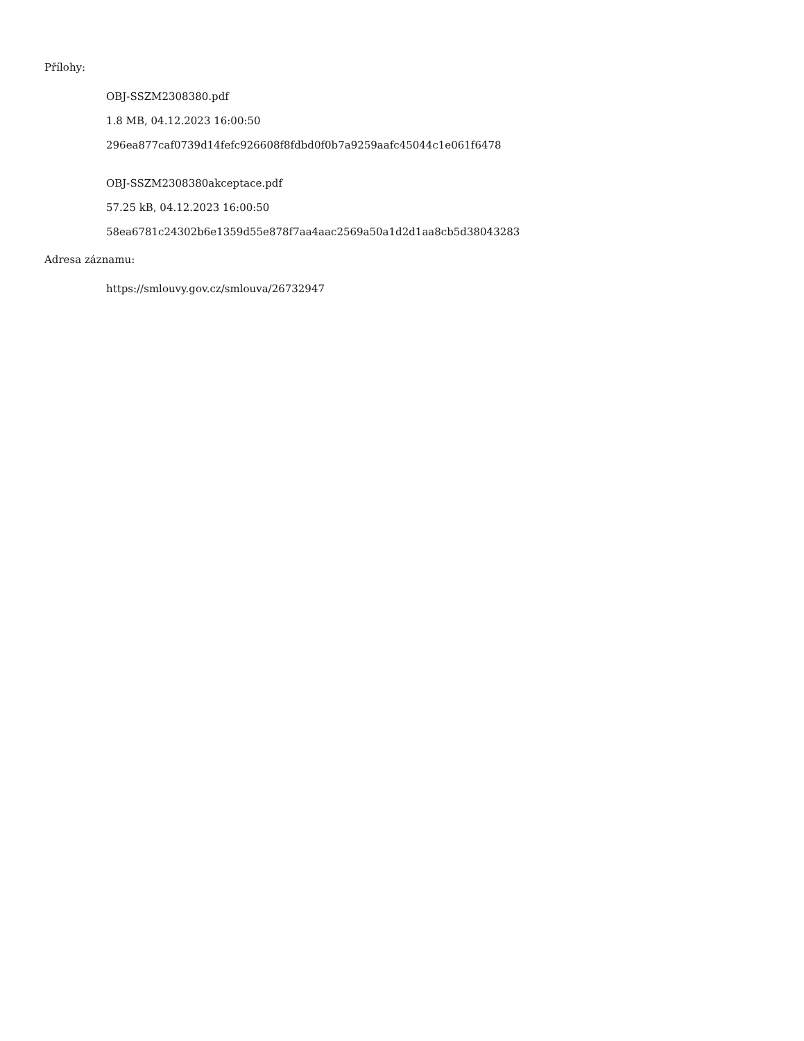Přílohy:
OBJ-SSZM2308380.pdf
1.8 MB, 04.12.2023 16:00:50
296ea877caf0739d14fefc926608f8fdbd0f0b7a9259aafc45044c1e061f6478
OBJ-SSZM2308380akceptace.pdf
57.25 kB, 04.12.2023 16:00:50
58ea6781c24302b6e1359d55e878f7aa4aac2569a50a1d2d1aa8cb5d38043283
Adresa záznamu:
https://smlouvy.gov.cz/smlouva/26732947